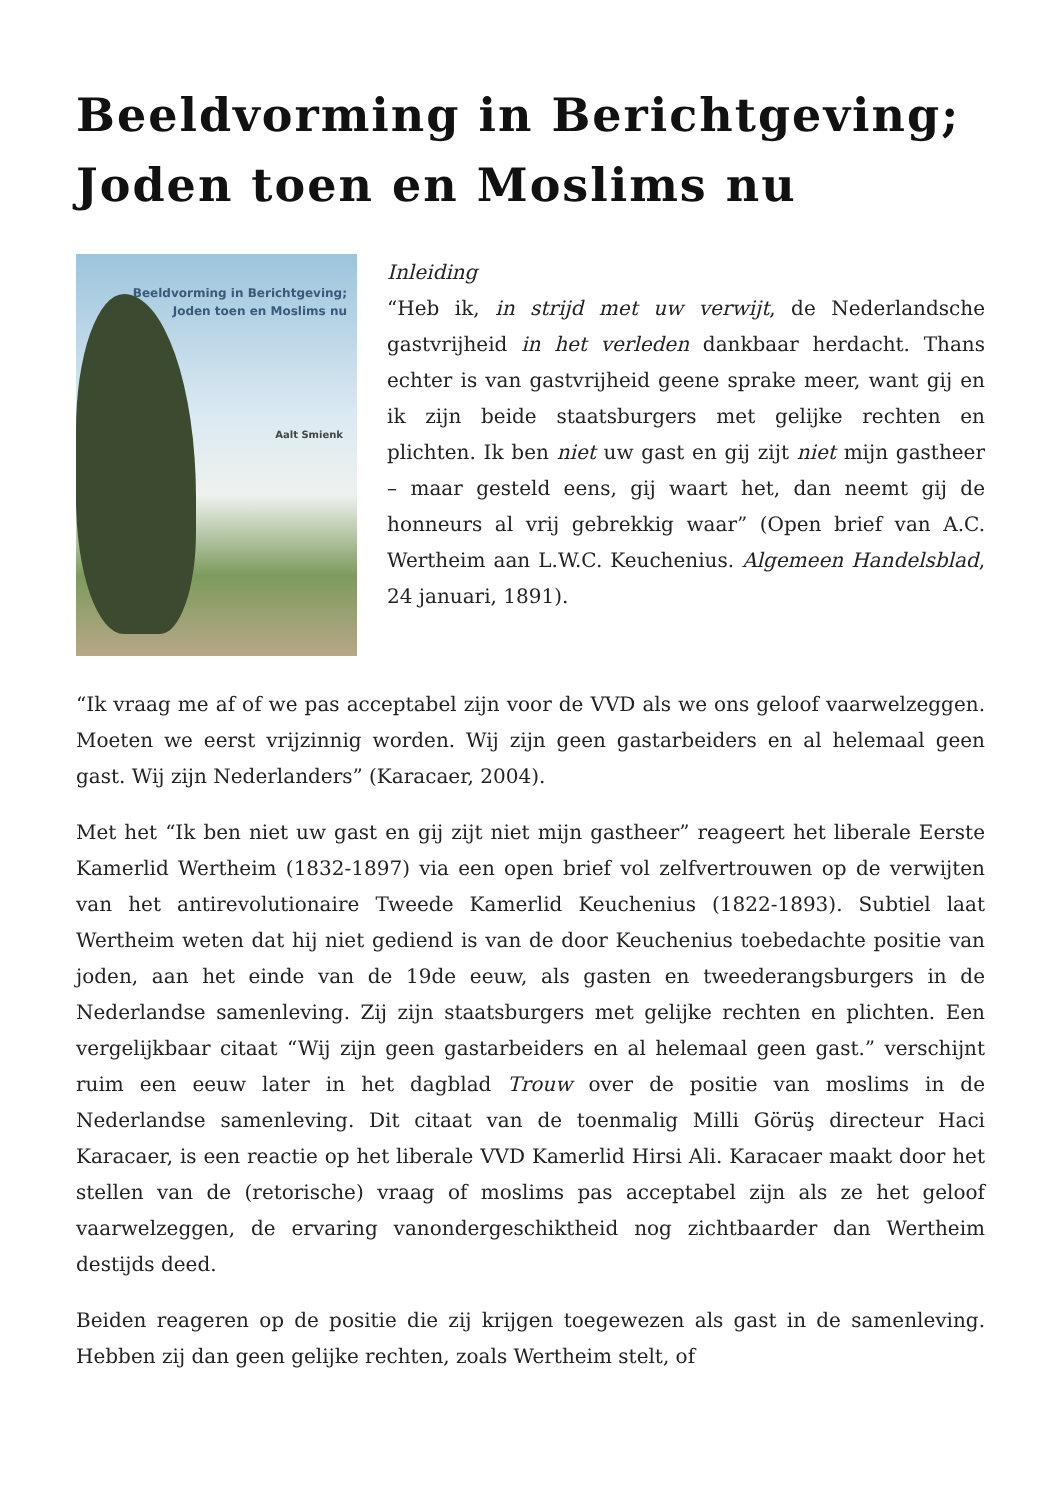Beeldvorming in Berichtgeving; Joden toen en Moslims nu
Beeldvorming in Berichtgeving;
Joden toen en Moslims nu
Aalt Smienk
Inleiding
“Heb ik, in strijd met uw verwijt, de Nederlandsche gastvrijheid in het verleden dankbaar herdacht. Thans echter is van gastvrijheid geene sprake meer, want gij en ik zijn beide staatsburgers met gelijke rechten en plichten. Ik ben niet uw gast en gij zijt niet mijn gastheer – maar gesteld eens, gij waart het, dan neemt gij de honneurs al vrij gebrekkig waar” (Open brief van A.C. Wertheim aan L.W.C. Keuchenius. Algemeen Handelsblad, 24 januari, 1891).
“Ik vraag me af of we pas acceptabel zijn voor de VVD als we ons geloof vaarwelzeggen. Moeten we eerst vrijzinnig worden. Wij zijn geen gastarbeiders en al helemaal geen gast. Wij zijn Nederlanders” (Karacaer, 2004).
Met het “Ik ben niet uw gast en gij zijt niet mijn gastheer” reageert het liberale Eerste Kamerlid Wertheim (1832-1897) via een open brief vol zelfvertrouwen op de verwijten van het antirevolutionaire Tweede Kamerlid Keuchenius (1822-1893). Subtiel laat Wertheim weten dat hij niet gediend is van de door Keuchenius toebedachte positie van joden, aan het einde van de 19de eeuw, als gasten en tweederangsburgers in de Nederlandse samenleving. Zij zijn staatsburgers met gelijke rechten en plichten. Een vergelijkbaar citaat “Wij zijn geen gastarbeiders en al helemaal geen gast.” verschijnt ruim een eeuw later in het dagblad Trouw over de positie van moslims in de Nederlandse samenleving. Dit citaat van de toenmalig Milli Görüş directeur Haci Karacaer, is een reactie op het liberale VVD Kamerlid Hirsi Ali. Karacaer maakt door het stellen van de (retorische) vraag of moslims pas acceptabel zijn als ze het geloof vaarwelzeggen, de ervaring vanondergeschiktheid nog zichtbaarder dan Wertheim destijds deed.
Beiden reageren op de positie die zij krijgen toegewezen als gast in de samenleving. Hebben zij dan geen gelijke rechten, zoals Wertheim stelt, of